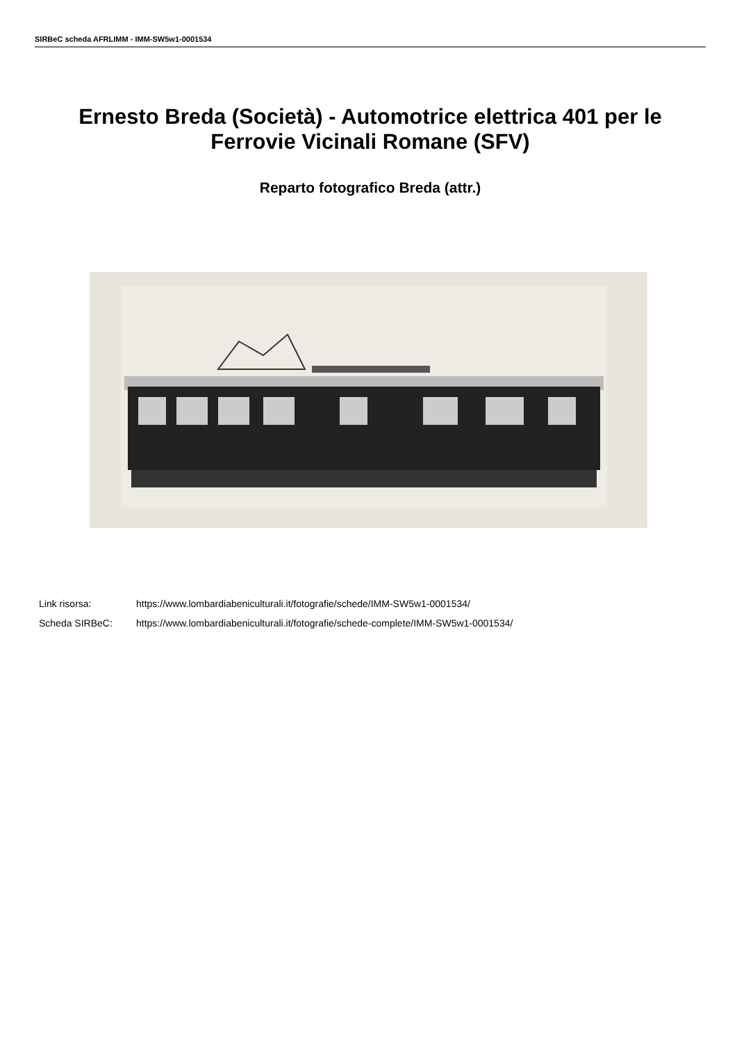SIRBeC scheda AFRLIMM - IMM-SW5w1-0001534
Ernesto Breda (Società) - Automotrice elettrica 401 per le Ferrovie Vicinali Romane (SFV)
Reparto fotografico Breda (attr.)
Link risorsa: https://www.lombardiabeniculturali.it/fotografie/schede/IMM-SW5w1-0001534/
Scheda SIRBeC: https://www.lombardiabeniculturali.it/fotografie/schede-complete/IMM-SW5w1-0001534/